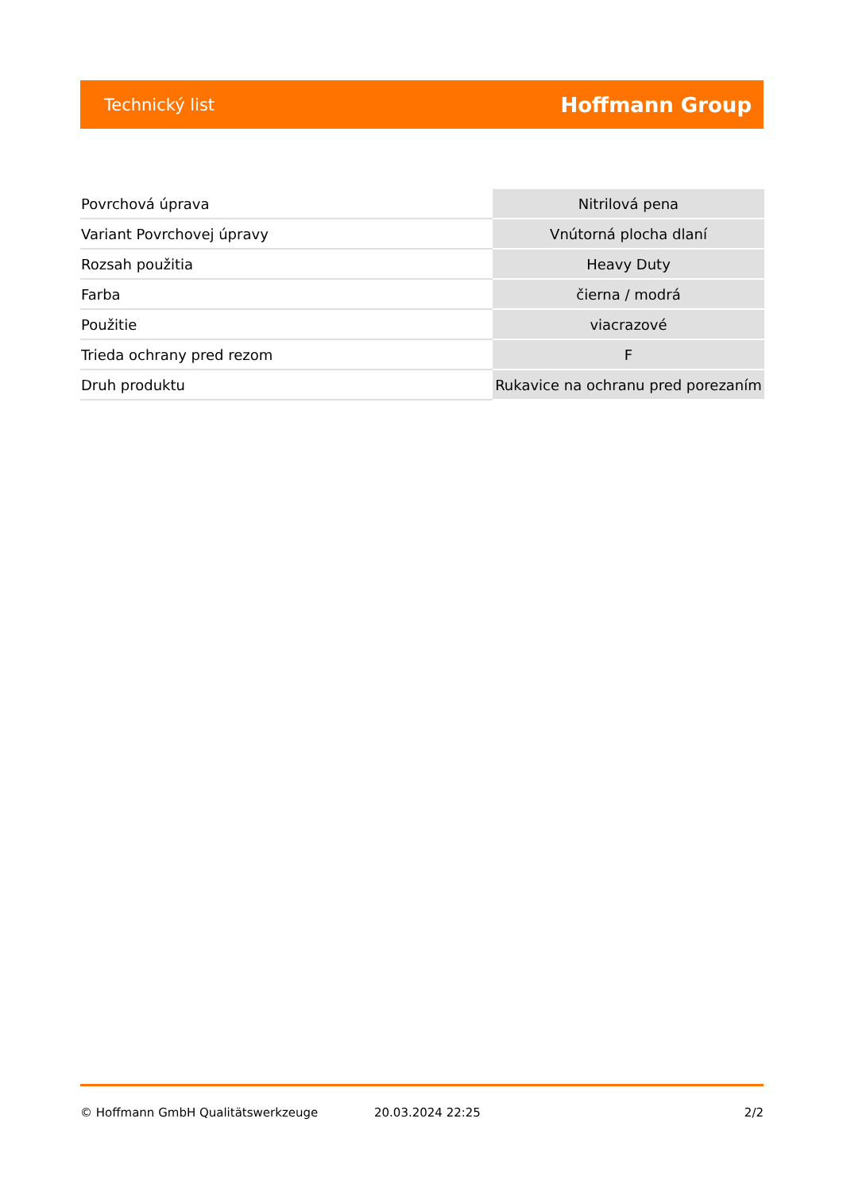Technický list Hoffmann Group
| Povrchová úprava | Nitrilová pena |
| Variant Povrchovej úpravy | Vnútorná plocha dlaní |
| Rozsah použitia | Heavy Duty |
| Farba | čierna / modrá |
| Použitie | viacrazové |
| Trieda ochrany pred rezom | F |
| Druh produktu | Rukavice na ochranu pred porezaním |
© Hoffmann GmbH Qualitätswerkzeuge 20.03.2024 22:25 2/2